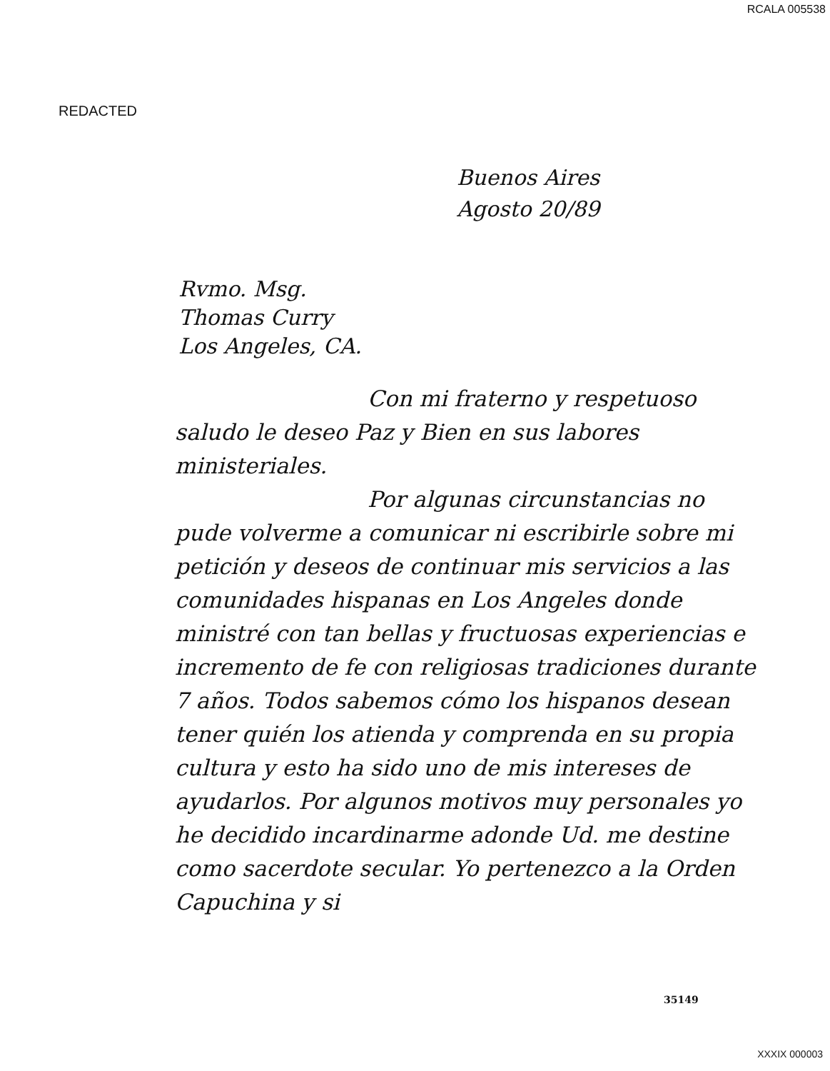RCALA 005538
REDACTED
Buenos Aires
Agosto 20/89
Rvmo. Msg.
Thomas Curry
Los Angeles, CA.
Con mi fraterno y respetuoso saludo le deseo Paz y Bien en sus labores ministeriales.
Por algunas circunstancias no pude volverme a comunicar ni escribirle sobre mi petición y deseos de continuar mis servicios a las comunidades hispanas en Los Angeles donde ministré con tan bellas y fructuosas experiencias e incremento de fe con religiosas tradiciones durante 7 años. Todos sabemos cómo los hispanos desean tener quién los atienda y comprenda en su propia cultura y esto ha sido uno de mis intereses de ayudarlos. Por algunos motivos muy personales yo he decidido incardinarme adonde Ud. me destine como sacerdote secular. Yo pertenezco a la Orden Capuchina y si
35149
XXXIX 000003